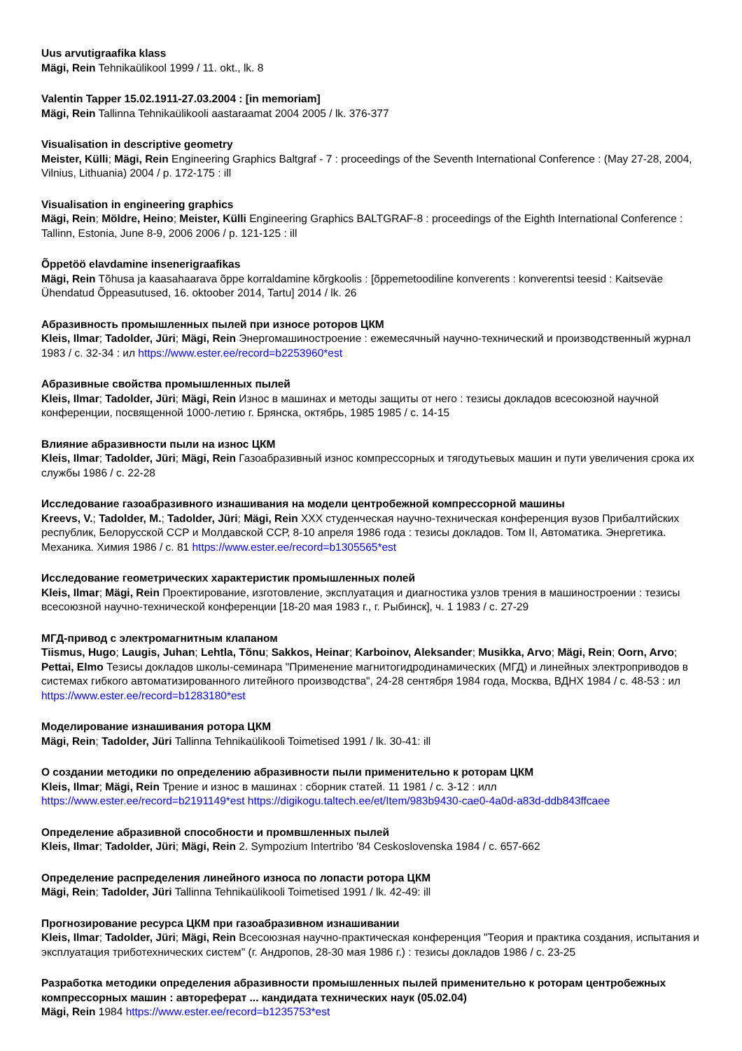Uus arvutigraafika klass
Mägi, Rein Tehnikaülikool 1999 / 11. okt., lk. 8
Valentin Tapper 15.02.1911-27.03.2004 : [in memoriam]
Mägi, Rein Tallinna Tehnikaülikooli aastaraamat 2004 2005 / lk. 376-377
Visualisation in descriptive geometry
Meister, Külli; Mägi, Rein Engineering Graphics Baltgraf - 7 : proceedings of the Seventh International Conference : (May 27-28, 2004, Vilnius, Lithuania) 2004 / p. 172-175 : ill
Visualisation in engineering graphics
Mägi, Rein; Möldre, Heino; Meister, Külli Engineering Graphics BALTGRAF-8 : proceedings of the Eighth International Conference : Tallinn, Estonia, June 8-9, 2006 2006 / p. 121-125 : ill
Õppetöö elavdamine insenerigraafikas
Mägi, Rein Tõhusa ja kaasahaarava õppe korraldamine kõrgkoolis : [õppemetoodiline konverents : konverentsi teesid : Kaitseväe Ühendatud Õppeasutused, 16. oktoober 2014, Tartu] 2014 / lk. 26
Абразивность промышленных пылей при износе роторов ЦКМ
Kleis, Ilmar; Tadolder, Jüri; Mägi, Rein Энергомашиностроение : ежемесячный научно-технический и производственный журнал 1983 / с. 32-34 : ил https://www.ester.ee/record=b2253960*est
Абразивные свойства промышленных пылей
Kleis, Ilmar; Tadolder, Jüri; Mägi, Rein Износ в машинах и методы защиты от него : тезисы докладов всесоюзной научной конференции, посвященной 1000-летию г. Брянска, октябрь, 1985 1985 / с. 14-15
Влияние абразивности пыли на износ ЦКМ
Kleis, Ilmar; Tadolder, Jüri; Mägi, Rein Газоабразивный износ компрессорных и тягодутьевых машин и пути увеличения срока их службы 1986 / с. 22-28
Исследование газоабразивного изнашивания на модели центробежной компрессорной машины
Kreevs, V.; Tadolder, M.; Tadolder, Jüri; Mägi, Rein XXX студенческая научно-техническая конференция вузов Прибалтийских республик, Белорусской ССР и Молдавской ССР, 8-10 апреля 1986 года : тезисы докладов. Том II, Автоматика. Энергетика. Механика. Химия 1986 / с. 81 https://www.ester.ee/record=b1305565*est
Исследование геометрических характеристик промышленных полей
Kleis, Ilmar; Mägi, Rein Проектирование, изготовление, эксплуатация и диагностика узлов трения в машиностроении : тезисы всесоюзной научно-технической конференции [18-20 мая 1983 г., г. Рыбинск], ч. 1 1983 / с. 27-29
МГД-привод с электромагнитным клапаном
Tiismus, Hugo; Laugis, Juhan; Lehtla, Tõnu; Sakkos, Heinar; Karboinov, Aleksander; Musikka, Arvo; Mägi, Rein; Oorn, Arvo; Pettai, Elmo Тезисы докладов школы-семинара "Применение магнитогидродинамических (МГД) и линейных электроприводов в системах гибкого автоматизированного литейного производства", 24-28 сентября 1984 года, Москва, ВДНХ 1984 / с. 48-53 : ил https://www.ester.ee/record=b1283180*est
Моделирование изнашивания ротора ЦКМ
Mägi, Rein; Tadolder, Jüri Tallinna Tehnikaülikooli Toimetised 1991 / lk. 30-41: ill
О создании методики по определению абразивности пыли применительно к роторам ЦКМ
Kleis, Ilmar; Mägi, Rein Трение и износ в машинах : сборник статей. 11 1981 / с. 3-12 : илл https://www.ester.ee/record=b2191149*est https://digikogu.taltech.ee/et/Item/983b9430-cae0-4a0d-a83d-ddb843ffcaee
Определение абразивной способности и промвшленных пылей
Kleis, Ilmar; Tadolder, Jüri; Mägi, Rein 2. Sympozium Intertribo '84 Ceskoslovenska 1984 / с. 657-662
Определение распределения линейного износа по лопасти ротора ЦКМ
Mägi, Rein; Tadolder, Jüri Tallinna Tehnikaülikooli Toimetised 1991 / lk. 42-49: ill
Прогнозирование ресурса ЦКМ при газоабразивном изнашивании
Kleis, Ilmar; Tadolder, Jüri; Mägi, Rein Всесоюзная научно-практическая конференция "Теория и практика создания, испытания и эксплуатация триботехнических систем" (г. Андропов, 28-30 мая 1986 г.) : тезисы докладов 1986 / с. 23-25
Разработка методики определения абразивности промышленных пылей применительно к роторам центробежных компрессорных машин : автореферат ... кандидата технических наук (05.02.04)
Mägi, Rein 1984 https://www.ester.ee/record=b1235753*est